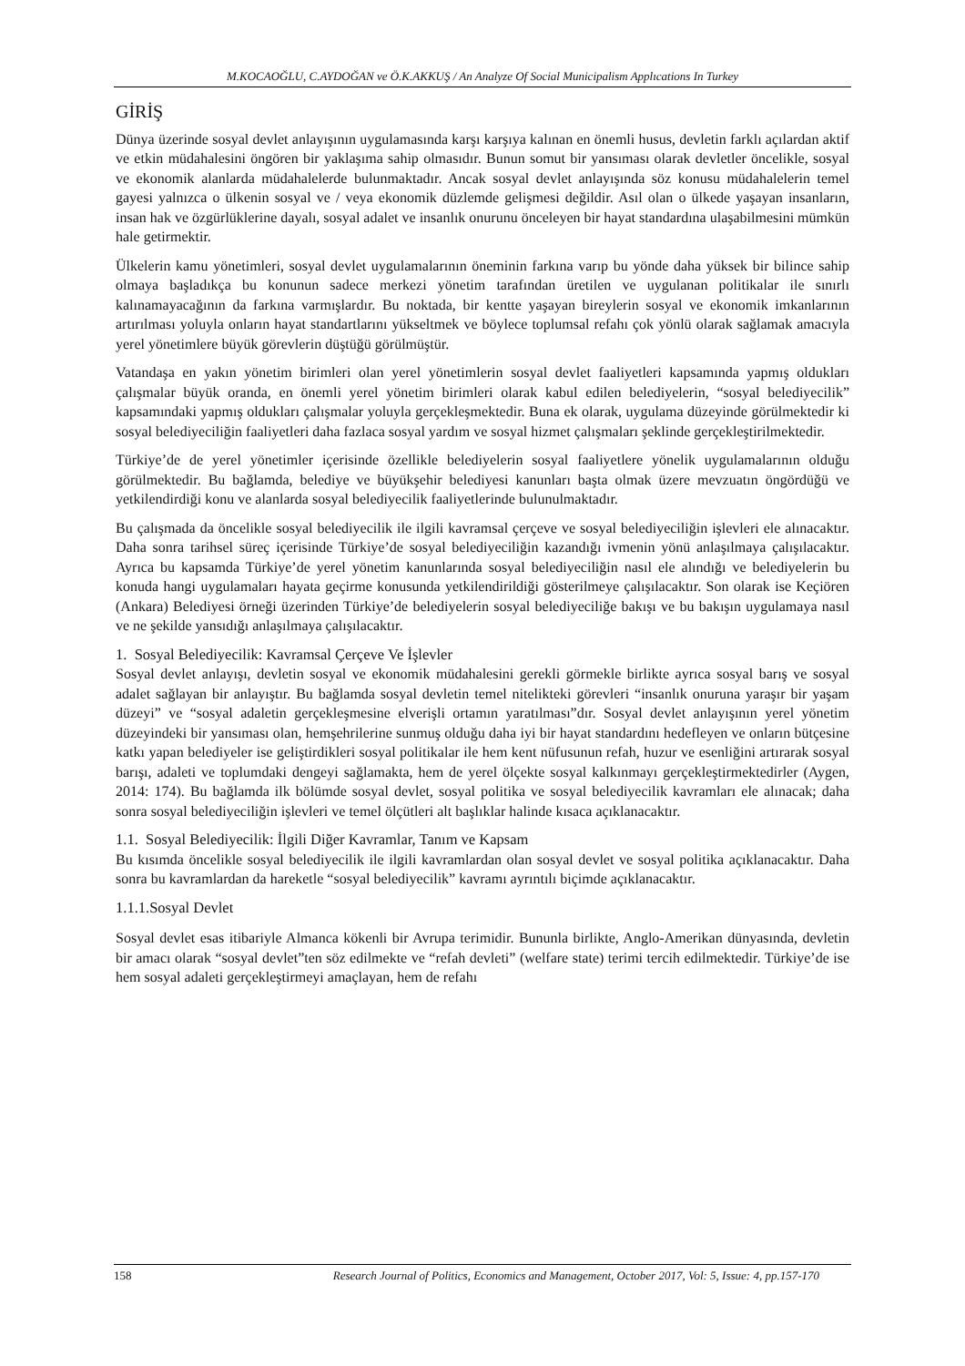M.KOCAOĞLU, C.AYDOĞAN ve Ö.K.AKKUŞ / An Analyze Of Social Municipalism Applıcations In Turkey
GİRİŞ
Dünya üzerinde sosyal devlet anlayışının uygulamasında karşı karşıya kalınan en önemli husus, devletin farklı açılardan aktif ve etkin müdahalesini öngören bir yaklaşıma sahip olmasıdır. Bunun somut bir yansıması olarak devletler öncelikle, sosyal ve ekonomik alanlarda müdahalelerde bulunmaktadır. Ancak sosyal devlet anlayışında söz konusu müdahalelerin temel gayesi yalnızca o ülkenin sosyal ve / veya ekonomik düzlemde gelişmesi değildir. Asıl olan o ülkede yaşayan insanların, insan hak ve özgürlüklerine dayalı, sosyal adalet ve insanlık onurunu önceleyen bir hayat standardına ulaşabilmesini mümkün hale getirmektir.
Ülkelerin kamu yönetimleri, sosyal devlet uygulamalarının öneminin farkına varıp bu yönde daha yüksek bir bilince sahip olmaya başladıkça bu konunun sadece merkezi yönetim tarafından üretilen ve uygulanan politikalar ile sınırlı kalınamayacağının da farkına varmışlardır. Bu noktada, bir kentte yaşayan bireylerin sosyal ve ekonomik imkanlarının artırılması yoluyla onların hayat standartlarını yükseltmek ve böylece toplumsal refahı çok yönlü olarak sağlamak amacıyla yerel yönetimlere büyük görevlerin düştüğü görülmüştür.
Vatandaşa en yakın yönetim birimleri olan yerel yönetimlerin sosyal devlet faaliyetleri kapsamında yapmış oldukları çalışmalar büyük oranda, en önemli yerel yönetim birimleri olarak kabul edilen belediyelerin, “sosyal belediyecilik” kapsamındaki yapmış oldukları çalışmalar yoluyla gerçekleşmektedir. Buna ek olarak, uygulama düzeyinde görülmektedir ki sosyal belediyeciliğin faaliyetleri daha fazlaca sosyal yardım ve sosyal hizmet çalışmaları şeklinde gerçekleştirilmektedir.
Türkiye’de de yerel yönetimler içerisinde özellikle belediyelerin sosyal faaliyetlere yönelik uygulamalarının olduğu görülmektedir. Bu bağlamda, belediye ve büyükşehir belediyesi kanunları başta olmak üzere mevzuatın öngördüğü ve yetkilendirdiği konu ve alanlarda sosyal belediyecilik faaliyetlerinde bulunulmaktadır.
Bu çalışmada da öncelikle sosyal belediyecilik ile ilgili kavramsal çerçeve ve sosyal belediyeciliğin işlevleri ele alınacaktır. Daha sonra tarihsel süreç içerisinde Türkiye’de sosyal belediyeciliğin kazandığı ivmenin yönü anlaşılmaya çalışılacaktır. Ayrıca bu kapsamda Türkiye’de yerel yönetim kanunlarında sosyal belediyeciliğin nasıl ele alındığı ve belediyelerin bu konuda hangi uygulamaları hayata geçirme konusunda yetkilendirildiği gösterilmeye çalışılacaktır. Son olarak ise Keçiören (Ankara) Belediyesi örneği üzerinden Türkiye’de belediyelerin sosyal belediyeciliğe bakışı ve bu bakışın uygulamaya nasıl ve ne şekilde yansıdığı anlaşılmaya çalışılacaktır.
1. Sosyal Belediyecilik: Kavramsal Çerçeve Ve İşlevler
Sosyal devlet anlayışı, devletin sosyal ve ekonomik müdahalesini gerekli görmekle birlikte ayrıca sosyal barış ve sosyal adalet sağlayan bir anlayıştır. Bu bağlamda sosyal devletin temel nitelikteki görevleri “insanlık onuruna yaraşır bir yaşam düzeyi” ve “sosyal adaletin gerçekleşmesine elverişli ortamın yaratılması”dır. Sosyal devlet anlayışının yerel yönetim düzeyindeki bir yansıması olan, hemşehrilerine sunmuş olduğu daha iyi bir hayat standardını hedefleyen ve onların bütçesine katkı yapan belediyeler ise geliştirdikleri sosyal politikalar ile hem kent nüfusunun refah, huzur ve esenliğini artırarak sosyal barışı, adaleti ve toplumdaki dengeyi sağlamakta, hem de yerel ölçekte sosyal kalkınmayı gerçekleştirmektedirler (Aygen, 2014: 174). Bu bağlamda ilk bölümde sosyal devlet, sosyal politika ve sosyal belediyecilik kavramları ele alınacak; daha sonra sosyal belediyeciliğin işlevleri ve temel ölçütleri alt başlıklar halinde kısaca açıklanacaktır.
1.1. Sosyal Belediyecilik: İlgili Diğer Kavramlar, Tanım ve Kapsam
Bu kısımda öncelikle sosyal belediyecilik ile ilgili kavramlardan olan sosyal devlet ve sosyal politika açıklanacaktır. Daha sonra bu kavramlardan da hareketle “sosyal belediyecilik” kavramı ayrıntılı biçimde açıklanacaktır.
1.1.1.Sosyal Devlet
Sosyal devlet esas itibariyle Almanca kökenli bir Avrupa terimidir. Bununla birlikte, Anglo-Amerikan dünyasında, devletin bir amacı olarak “sosyal devlet”ten söz edilmekte ve “refah devleti” (welfare state) terimi tercih edilmektedir. Türkiye’de ise hem sosyal adaleti gerçekleştirmeyi amaçlayan, hem de refahı
158 Research Journal of Politics, Economics and Management, October 2017, Vol: 5, Issue: 4, pp.157-170